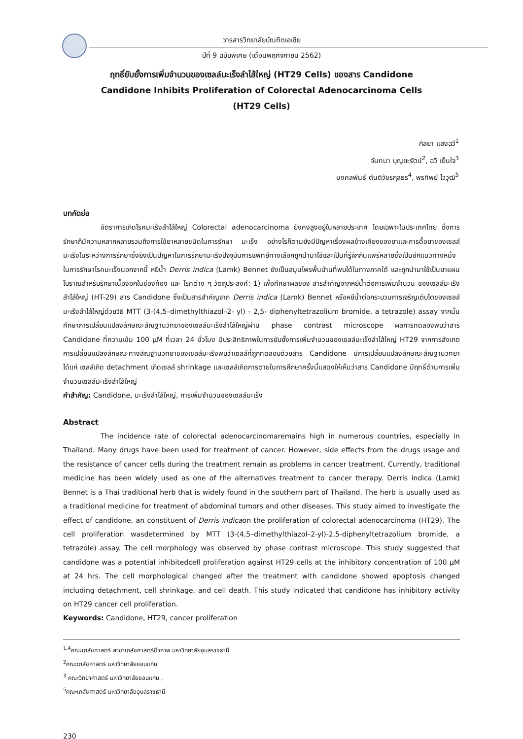วารสารวิทยาลัยบัณฑิตเอเซีย
ปีที่ 9 ฉบับพิเศษ (เดือนพฤศจิกายน 2562)
ฤทธิ์ยับยั้งการเพิ่มจำนวนของเซลล์มะเร็งลำไส้ใหญ่ (HT29 Cells) ของสาร Candidone
Candidone Inhibits Proliferation of Colorectal Adenocarcinoma Cells
(HT29 Cells)
กัลยา แสงฉวี<sup>1</sup>
จันทนา บุญยะรัตน์<sup>2</sup>, ฉวี เย็นใจ<sup>3</sup>
มงคลพันธ์ ตันติวัชรกุลธร<sup>4</sup>, พรทิพย์ ไววุฒิ<sup>5</sup>
บทคัดย่อ
อัตราการเกิดโรคมะเร็งลำไส้ใหญ่ Colorectal adenocarcinoma ยังคงสูงอยู่ในหลายประเทศ โดยเฉพาะในประเทศไทย ซึ่งการรักษาก็มีความหลากหลายรวมถึงการใช้ยาหลายชนิดในการรักษา มะเร็ง อย่างไรก็ตามยังมีปัญหาเรื่องผลข้างเคียงของยาและการดื้อยาของเซลล์มะเร็งในระหว่างการรักษาซึ่งยังเป็นปัญหาในการรักษามะเร็งปัจจุบันการแพทย์ทางเลือกถูกนำมาใช้และเป็นที่รู้จักกันแพร่หลายซึ่งเป็นอีกแนวทางหนึ่งในการรักษาโรคมะเร็งนอกจากนี้ หยีน้ำ Derris indica (Lamk) Bennet ยังเป็นสมุนไพรพื้นบ้านที่พบได้ในทางภาคใต้ และถูกนำมาใช้เป็นยาแผนโบราณสำหรับรักษาเนื้องอกในช่องท้อง และ โรคต่าง ๆ วัตถุประสงค์: 1) เพื่อศึกษาผลของ สารสำคัญจากหยีน้ำต่อการเพิ่มจำนวน ของเซลล์มะเร็งลำไส้ใหญ่ (HT-29) สาร Candidone ซึ่งเป็นสารสำคัญจาก Derris indica (Lamk) Bennet หรือหยีน้ำต่อกระบวนการเจริญเติบโตของเซลล์มะเร็งลำไส้ใหญ่ด้วยวิธี MTT (3-(4,5–dimethylthiazol–2- yl) - 2,5- diphenyltetrazolium bromide, a tetrazole) assay จากนั้น ศึกษาการเปลี่ยนแปลงลักษณะสัณฐานวิทยาของเซลล์มะเร็งลำไส้ใหญ่ผ่าน phase contrast microscope ผลการทดลองพบว่าสาร Candidone ที่ความเข้ม 100 µM ที่เวลา 24 ชั่วโมง มีประสิทธิภาพในการยับยั้งการเพิ่มจำนวนของเซลล์มะเร็งลำไส้ใหญ่ HT29 จากการสังเกต การเปลี่ยนแปลงลักษณะทางสัณฐานวิทยาของเซลล์มะเร็งพบว่าเซลล์ที่ถูกทดสอบด้วยสาร Candidone มีการเปลี่ยนแปลงลักษณะสัณฐานวิทยา ได้แก่ เซลล์เกิด detachment เกิดเซลล์ shrinkage และเซลล์เกิดการตายในการศึกษาครั้งนี้แสดงให้เห็นว่าสาร Candidone มีฤทธิ์ต้านการเพิ่มจำนวนเซลล์มะเร็งลำไส้ใหญ่
คำสำคัญ: Candidone, มะเร็งลำไส้ใหญ่, การเพิ่มจำนวนของเซลล์มะเร็ง
Abstract
The incidence rate of colorectal adenocarcinomaremains high in numerous countries, especially in Thailand. Many drugs have been used for treatment of cancer. However, side effects from the drugs usage and the resistance of cancer cells during the treatment remain as problems in cancer treatment. Currently, traditional medicine has been widely used as one of the alternatives treatment to cancer therapy. Derris indica (Lamk) Bennet is a Thai traditional herb that is widely found in the southern part of Thailand. The herb is usually used as a traditional medicine for treatment of abdominal tumors and other diseases. This study aimed to investigate the effect of candidone, an constituent of Derris indicaon the proliferation of colorectal adenocarcinoma (HT29). The cell proliferation wasdetermined by MTT (3-(4,5–dimethylthiazol–2-yl)-2,5-diphenyltetrazolium bromide, a tetrazole) assay. The cell morphology was observed by phase contrast microscope. This study suggested that candidone was a potential inhibitedcell proliferation against HT29 cells at the inhibitory concentration of 100 µM at 24 hrs. The cell morphological changed after the treatment with candidone showed apoptosis changed including detachment, cell shrinkage, and cell death. This study indicated that candidone has inhibitory activity on HT29 cancer cell proliferation.
Keywords: Candidone, HT29, cancer proliferation
<sup>1,4</sup>คณะเภสัชศาสตร์ สาขาเภสัชศาสตร์ชีวภาพ มหาวิทยาลัยอุบลราชธานี
<sup>2</sup> คณะเภสัชศาสตร์ มหาวิทยาลัยขอนแก่น
<sup>3</sup> คณะวิทยาศาสตร์ มหาวิทยาลัยขอนแก่น ,
<sup>5</sup> คณะเภสัชศาสตร์ มหาวิทยาลัยอุบลราชธานี
230